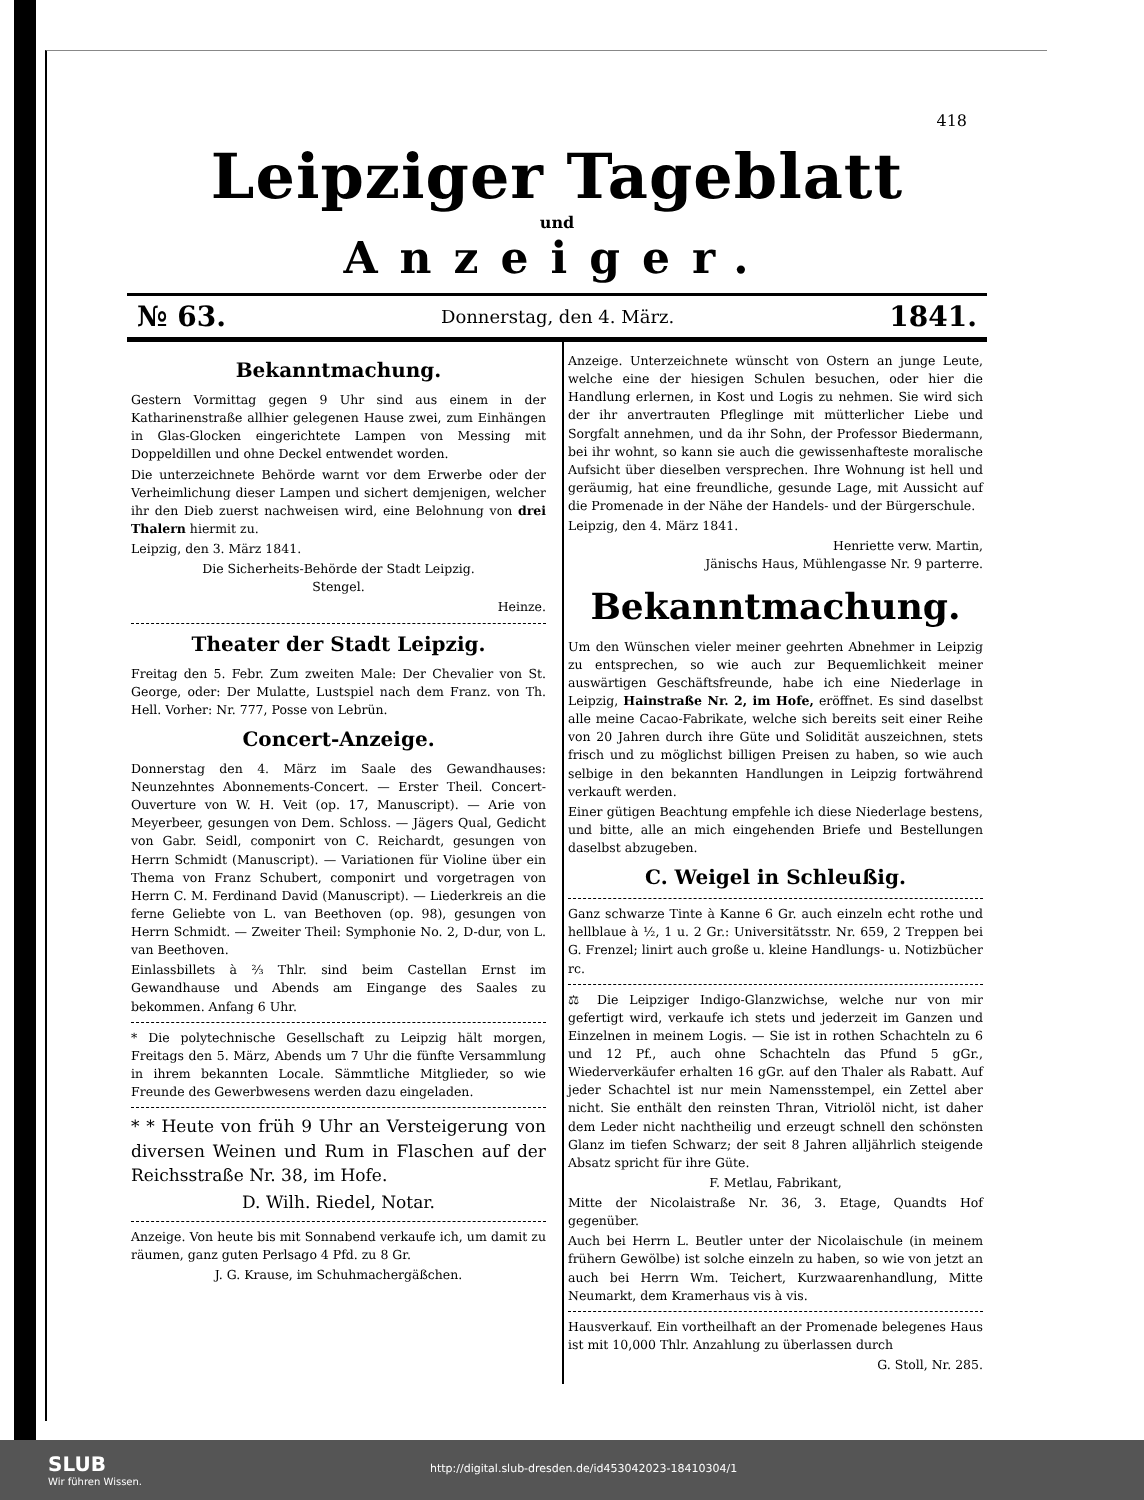418
Leipziger Tageblatt
und
Anzeiger.
№ 63. Donnerstag, den 4. März. 1841.
Bekanntmachung.
Gestern Vormittag gegen 9 Uhr sind aus einem in der Katharinenstraße allhier gelegenen Hause zwei, zum Einhängen in Glas-Glocken eingerichtete Lampen von Messing mit Doppeldillen und ohne Deckel entwendet worden.
Die unterzeichnete Behörde warnt vor dem Erwerbe oder der Verheimlichung dieser Lampen und sichert demjenigen, welcher ihr den Dieb zuerst nachweisen wird, eine Belohnung von drei Thalern hiermit zu.
Leipzig, den 3. März 1841.
Die Sicherheits-Behörde der Stadt Leipzig.
Stengel.
Heinze.
Theater der Stadt Leipzig.
Freitag den 5. Febr. Zum zweiten Male: Der Chevalier von St. George, oder: Der Mulatte, Lustspiel nach dem Franz. von Th. Hell. Vorher: Nr. 777, Posse von Lebrün.
Concert-Anzeige.
Donnerstag den 4. März im Saale des Gewandhauses: Neunzehntes Abonnements-Concert. — Erster Theil. Concert-Ouverture von W. H. Veit (op. 17, Manuscript). — Arie von Meyerbeer, gesungen von Dem. Schloss. — Jägers Qual, Gedicht von Gabr. Seidl, componirt von C. Reichardt, gesungen von Herrn Schmidt (Manuscript). — Variationen für Violine über ein Thema von Franz Schubert, componirt und vorgetragen von Herrn C. M. Ferdinand David (Manuscript). — Liederkreis an die ferne Geliebte von L. van Beethoven (op. 98), gesungen von Herrn Schmidt. — Zweiter Theil: Symphonie No. 2, D-dur, von L. van Beethoven.
Einlassbillets à ⅔ Thlr. sind beim Castellan Ernst im Gewandhause und Abends am Eingange des Saales zu bekommen. Anfang 6 Uhr.
* Die polytechnische Gesellschaft zu Leipzig hält morgen, Freitags den 5. März, Abends um 7 Uhr die fünfte Versammlung in ihrem bekannten Locale. Sämmtliche Mitglieder, so wie Freunde des Gewerbwesens werden dazu eingeladen.
* * Heute von früh 9 Uhr an Versteigerung von diversen Weinen und Rum in Flaschen auf der Reichsstraße Nr. 38, im Hofe.
D. Wilh. Riedel, Notar.
Anzeige. Von heute bis mit Sonnabend verkaufe ich, um damit zu räumen, ganz guten Perlsago 4 Pfd. zu 8 Gr.
J. G. Krause, im Schuhmachergäßchen.
Anzeige. Unterzeichnete wünscht von Ostern an junge Leute, welche eine der hiesigen Schulen besuchen, oder hier die Handlung erlernen, in Kost und Logis zu nehmen. Sie wird sich der ihr anvertrauten Pfleglinge mit mütterlicher Liebe und Sorgfalt annehmen, und da ihr Sohn, der Professor Biedermann, bei ihr wohnt, so kann sie auch die gewissenhafteste moralische Aufsicht über dieselben versprechen. Ihre Wohnung ist hell und geräumig, hat eine freundliche, gesunde Lage, mit Aussicht auf die Promenade in der Nähe der Handels- und der Bürgerschule.
Leipzig, den 4. März 1841.
Henriette verw. Martin,
Jänischs Haus, Mühlengasse Nr. 9 parterre.
Bekanntmachung.
Um den Wünschen vieler meiner geehrten Abnehmer in Leipzig zu entsprechen, so wie auch zur Bequemlichkeit meiner auswärtigen Geschäftsfreunde, habe ich eine Niederlage in Leipzig, Hainstraße Nr. 2, im Hofe, eröffnet. Es sind daselbst alle meine Cacao-Fabrikate, welche sich bereits seit einer Reihe von 20 Jahren durch ihre Güte und Solidität auszeichnen, stets frisch und zu möglichst billigen Preisen zu haben, so wie auch selbige in den bekannten Handlungen in Leipzig fortwährend verkauft werden.
Einer gütigen Beachtung empfehle ich diese Niederlage bestens, und bitte, alle an mich eingehenden Briefe und Bestellungen daselbst abzugeben.
C. Weigel in Schleußig.
Ganz schwarze Tinte à Kanne 6 Gr. auch einzeln echt rothe und hellblaue à ½, 1 u. 2 Gr.: Universitätsstr. Nr. 659, 2 Treppen bei G. Frenzel; linirt auch große u. kleine Handlungs- u. Notizbücher rc.
⚖ Die Leipziger Indigo-Glanzwichse, welche nur von mir gefertigt wird, verkaufe ich stets und jederzeit im Ganzen und Einzelnen in meinem Logis. — Sie ist in rothen Schachteln zu 6 und 12 Pf., auch ohne Schachteln das Pfund 5 gGr., Wiederverkäufer erhalten 16 gGr. auf den Thaler als Rabatt. Auf jeder Schachtel ist nur mein Namensstempel, ein Zettel aber nicht. Sie enthält den reinsten Thran, Vitriolöl nicht, ist daher dem Leder nicht nachtheilig und erzeugt schnell den schönsten Glanz im tiefen Schwarz; der seit 8 Jahren alljährlich steigende Absatz spricht für ihre Güte.
F. Metlau, Fabrikant,
Mitte der Nicolaistraße Nr. 36, 3. Etage, Quandts Hof gegenüber.
Auch bei Herrn L. Beutler unter der Nicolaischule (in meinem frühern Gewölbe) ist solche einzeln zu haben, so wie von jetzt an auch bei Herrn Wm. Teichert, Kurzwaarenhandlung, Mitte Neumarkt, dem Kramerhaus vis à vis.
Hausverkauf. Ein vortheilhaft an der Promenade belegenes Haus ist mit 10,000 Thlr. Anzahlung zu überlassen durch
G. Stoll, Nr. 285.
SLUB
Wir führen Wissen.
http://digital.slub-dresden.de/id453042023-18410304/1